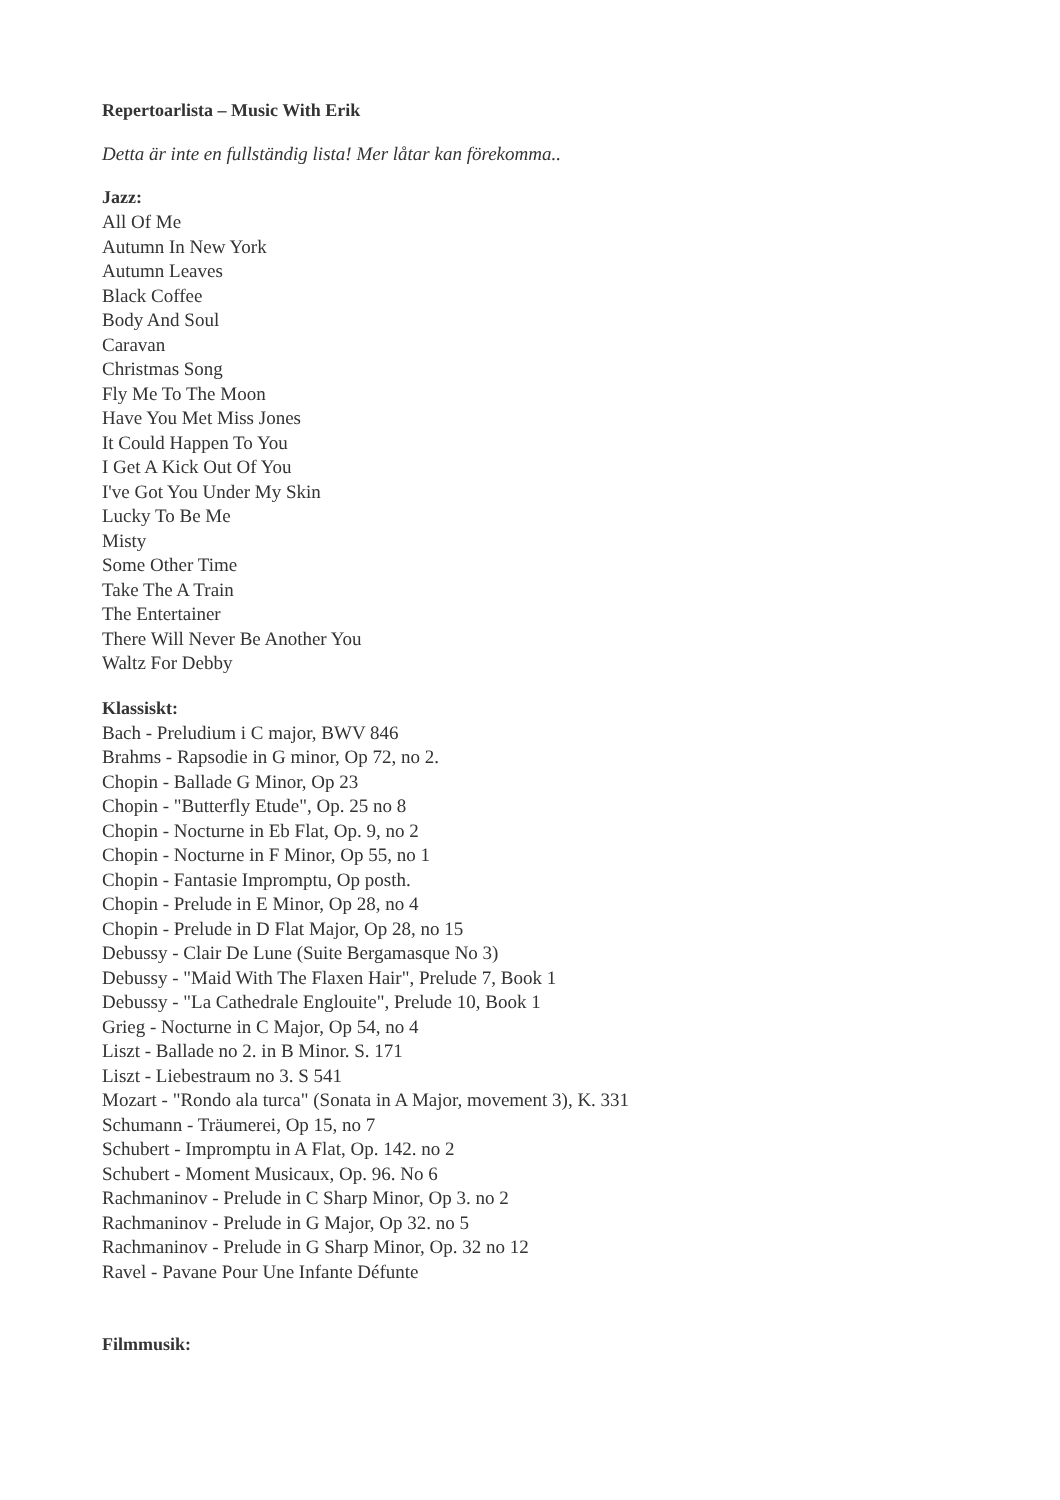Repertoarlista – Music With Erik
Detta är inte en fullständig lista! Mer låtar kan förekomma..
Jazz:
All Of Me
Autumn In New York
Autumn Leaves
Black Coffee
Body And Soul
Caravan
Christmas Song
Fly Me To The Moon
Have You Met Miss Jones
It Could Happen To You
I Get A Kick Out Of You
I've Got You Under My Skin
Lucky To Be Me
Misty
Some Other Time
Take The A Train
The Entertainer
There Will Never Be Another You
Waltz For Debby
Klassiskt:
Bach - Preludium i C major, BWV 846
Brahms - Rapsodie in G minor, Op 72, no 2.
Chopin - Ballade G Minor, Op 23
Chopin - "Butterfly Etude", Op. 25 no 8
Chopin - Nocturne in Eb Flat, Op. 9, no 2
Chopin - Nocturne in F Minor, Op 55, no 1
Chopin - Fantasie Impromptu, Op posth.
Chopin - Prelude in E Minor, Op 28, no 4
Chopin - Prelude in D Flat Major, Op 28, no 15
Debussy - Clair De Lune (Suite Bergamasque No 3)
Debussy - "Maid With The Flaxen Hair", Prelude 7, Book 1
Debussy - "La Cathedrale Englouite", Prelude 10, Book 1
Grieg - Nocturne in C Major, Op 54, no 4
Liszt - Ballade no 2. in B Minor. S. 171
Liszt - Liebestraum no 3. S 541
Mozart - "Rondo ala turca" (Sonata in A Major, movement 3), K. 331
Schumann - Träumerei, Op 15, no 7
Schubert - Impromptu in A Flat, Op. 142. no 2
Schubert - Moment Musicaux, Op. 96. No 6
Rachmaninov - Prelude in C Sharp Minor, Op 3. no 2
Rachmaninov - Prelude in G Major, Op 32. no 5
Rachmaninov - Prelude in G Sharp Minor, Op. 32 no 12
Ravel - Pavane Pour Une Infante Défunte
Filmmusik: